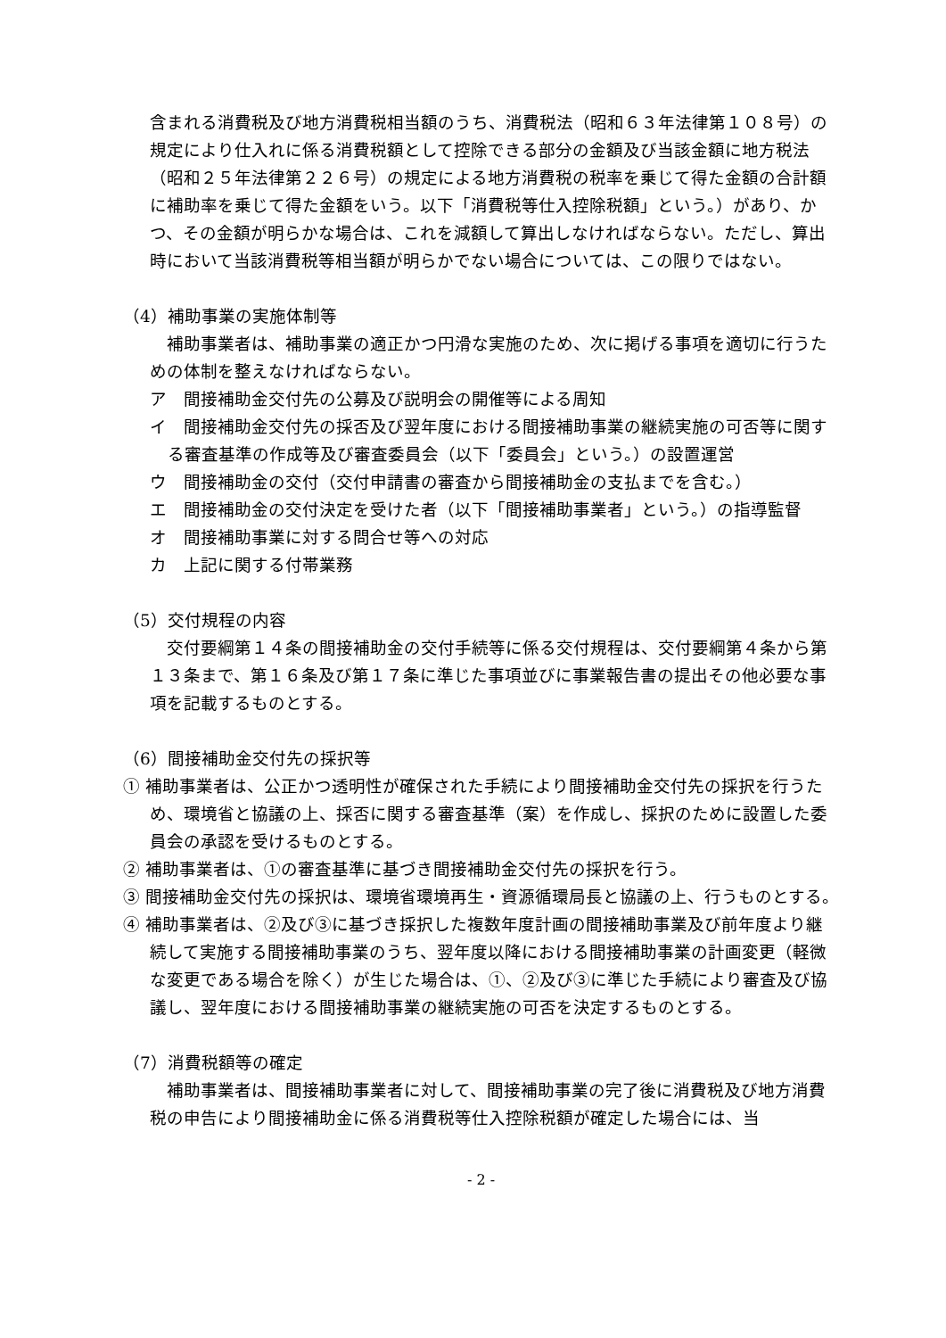含まれる消費税及び地方消費税相当額のうち、消費税法（昭和６３年法律第１０８号）の規定により仕入れに係る消費税額として控除できる部分の金額及び当該金額に地方税法（昭和２５年法律第２２６号）の規定による地方消費税の税率を乗じて得た金額の合計額に補助率を乗じて得た金額をいう。以下「消費税等仕入控除税額」という。）があり、かつ、その金額が明らかな場合は、これを減額して算出しなければならない。ただし、算出時において当該消費税等相当額が明らかでない場合については、この限りではない。
（4）補助事業の実施体制等
　補助事業者は、補助事業の適正かつ円滑な実施のため、次に掲げる事項を適切に行うための体制を整えなければならない。
ア　間接補助金交付先の公募及び説明会の開催等による周知
イ　間接補助金交付先の採否及び翌年度における間接補助事業の継続実施の可否等に関する審査基準の作成等及び審査委員会（以下「委員会」という。）の設置運営
ウ　間接補助金の交付（交付申請書の審査から間接補助金の支払までを含む。）
エ　間接補助金の交付決定を受けた者（以下「間接補助事業者」という。）の指導監督
オ　間接補助事業に対する問合せ等への対応
カ　上記に関する付帯業務
（5）交付規程の内容
　交付要綱第１４条の間接補助金の交付手続等に係る交付規程は、交付要綱第４条から第１３条まで、第１６条及び第１７条に準じた事項並びに事業報告書の提出その他必要な事項を記載するものとする。
（6）間接補助金交付先の採択等
① 補助事業者は、公正かつ透明性が確保された手続により間接補助金交付先の採択を行うため、環境省と協議の上、採否に関する審査基準（案）を作成し、採択のために設置した委員会の承認を受けるものとする。
② 補助事業者は、①の審査基準に基づき間接補助金交付先の採択を行う。
③ 間接補助金交付先の採択は、環境省環境再生・資源循環局長と協議の上、行うものとする。
④ 補助事業者は、②及び③に基づき採択した複数年度計画の間接補助事業及び前年度より継続して実施する間接補助事業のうち、翌年度以降における間接補助事業の計画変更（軽微な変更である場合を除く）が生じた場合は、①、②及び③に準じた手続により審査及び協議し、翌年度における間接補助事業の継続実施の可否を決定するものとする。
（7）消費税額等の確定
　補助事業者は、間接補助事業者に対して、間接補助事業の完了後に消費税及び地方消費税の申告により間接補助金に係る消費税等仕入控除税額が確定した場合には、当
- 2 -